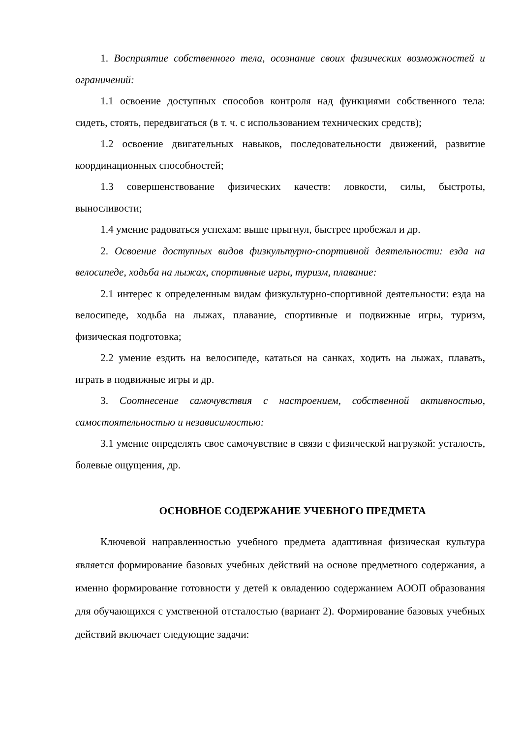1. Восприятие собственного тела, осознание своих физических возможностей и ограничений:
1.1 освоение доступных способов контроля над функциями собственного тела: сидеть, стоять, передвигаться (в т. ч. с использованием технических средств);
1.2 освоение двигательных навыков, последовательности движений, развитие координационных способностей;
1.3 совершенствование физических качеств: ловкости, силы, быстроты, выносливости;
1.4 умение радоваться успехам: выше прыгнул, быстрее пробежал и др.
2. Освоение доступных видов физкультурно-спортивной деятельности: езда на велосипеде, ходьба на лыжах, спортивные игры, туризм, плавание:
2.1 интерес к определенным видам физкультурно-спортивной деятельности: езда на велосипеде, ходьба на лыжах, плавание, спортивные и подвижные игры, туризм, физическая подготовка;
2.2 умение ездить на велосипеде, кататься на санках, ходить на лыжах, плавать, играть в подвижные игры и др.
3. Соотнесение самочувствия с настроением, собственной активностью, самостоятельностью и независимостью:
3.1 умение определять свое самочувствие в связи с физической нагрузкой: усталость, болевые ощущения, др.
ОСНОВНОЕ СОДЕРЖАНИЕ УЧЕБНОГО ПРЕДМЕТА
Ключевой направленностью учебного предмета адаптивная физическая культура является формирование базовых учебных действий на основе предметного содержания, а именно формирование готовности у детей к овладению содержанием АООП образования для обучающихся с умственной отсталостью (вариант 2). Формирование базовых учебных действий включает следующие задачи: